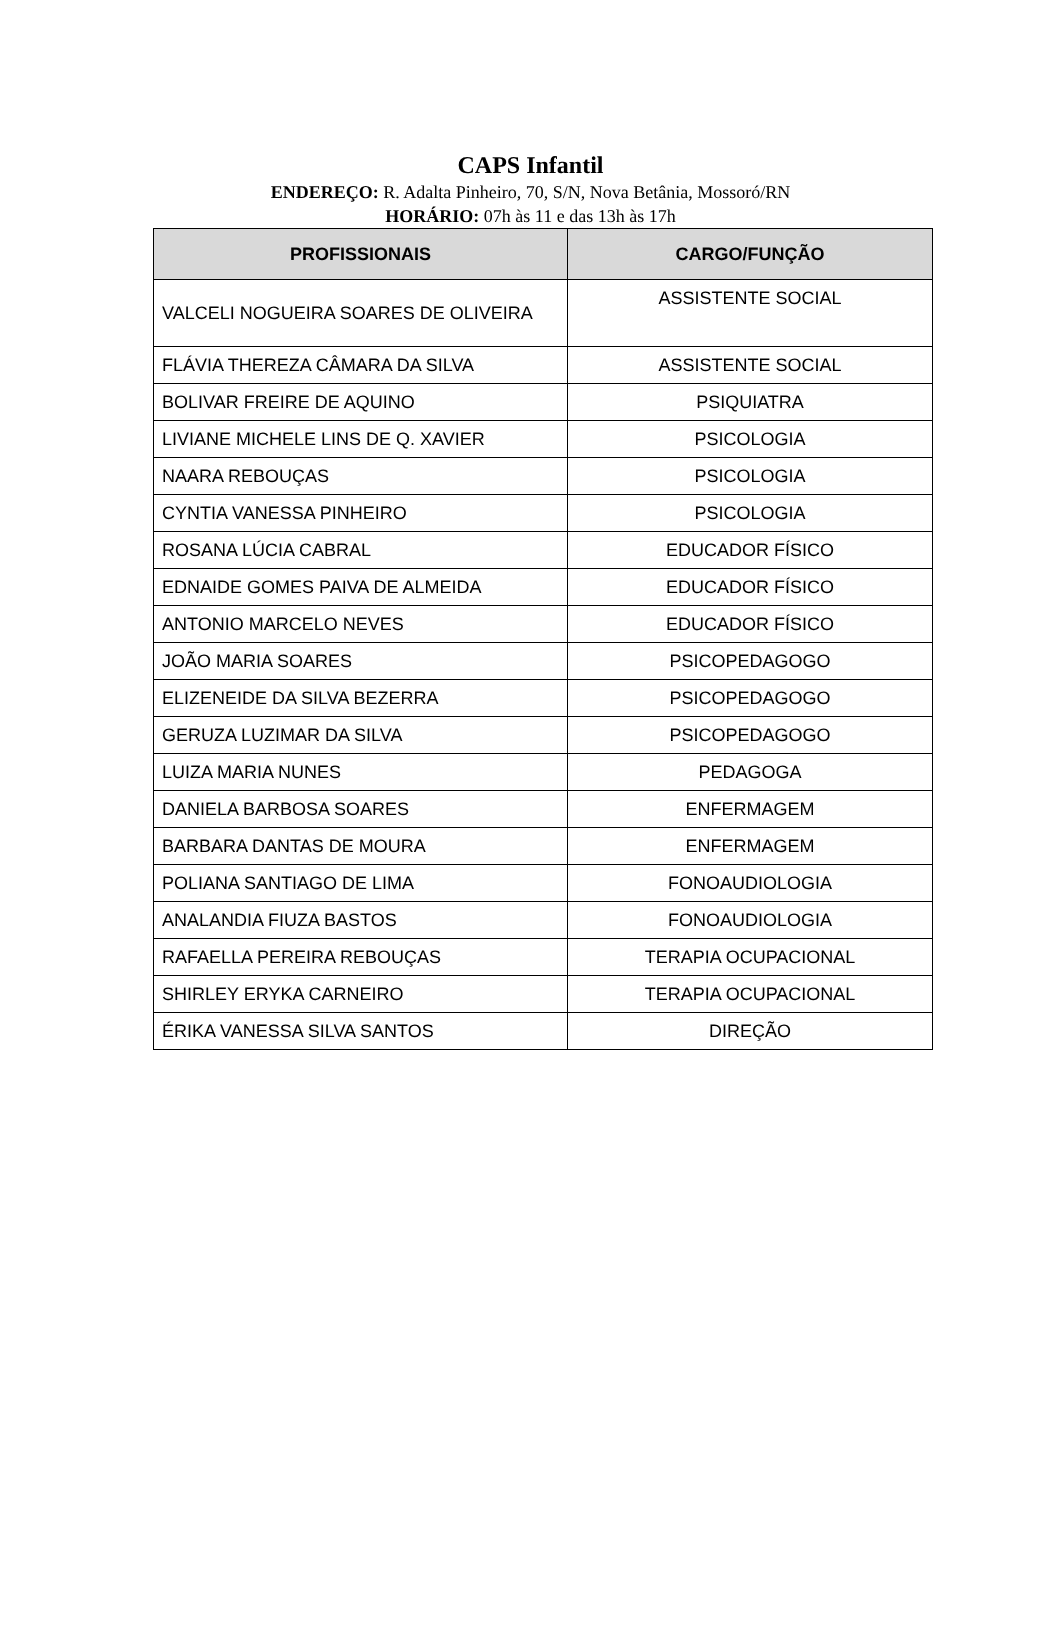CAPS Infantil
ENDEREÇO: R. Adalta Pinheiro, 70, S/N, Nova Betânia, Mossoró/RN
HORÁRIO: 07h às 11 e das 13h às 17h
| PROFISSIONAIS | CARGO/FUNÇÃO |
| --- | --- |
| VALCELI NOGUEIRA SOARES DE OLIVEIRA | ASSISTENTE SOCIAL |
| FLÁVIA THEREZA CÂMARA DA SILVA | ASSISTENTE SOCIAL |
| BOLIVAR FREIRE DE AQUINO | PSIQUIATRA |
| LIVIANE MICHELE LINS DE Q. XAVIER | PSICOLOGIA |
| NAARA REBOUÇAS | PSICOLOGIA |
| CYNTIA VANESSA PINHEIRO | PSICOLOGIA |
| ROSANA LÚCIA CABRAL | EDUCADOR FÍSICO |
| EDNAIDE GOMES PAIVA DE ALMEIDA | EDUCADOR FÍSICO |
| ANTONIO MARCELO NEVES | EDUCADOR FÍSICO |
| JOÃO MARIA SOARES | PSICOPEDAGOGO |
| ELIZENEIDE DA SILVA BEZERRA | PSICOPEDAGOGO |
| GERUZA LUZIMAR DA SILVA | PSICOPEDAGOGO |
| LUIZA MARIA NUNES | PEDAGOGA |
| DANIELA BARBOSA SOARES | ENFERMAGEM |
| BARBARA DANTAS DE MOURA | ENFERMAGEM |
| POLIANA SANTIAGO DE LIMA | FONOAUDIOLOGIA |
| ANALANDIA FIUZA BASTOS | FONOAUDIOLOGIA |
| RAFAELLA PEREIRA REBOUÇAS | TERAPIA OCUPACIONAL |
| SHIRLEY ERYKA CARNEIRO | TERAPIA OCUPACIONAL |
| ÉRIKA VANESSA SILVA SANTOS | DIREÇÃO |